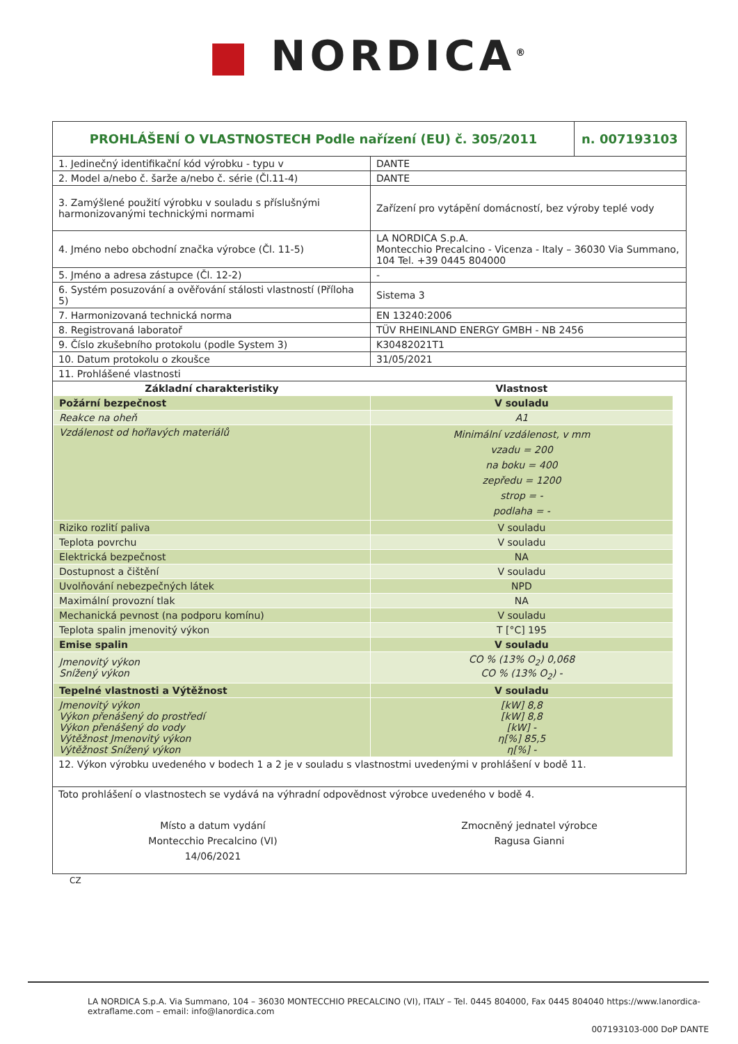■ NORDICA<sup>®</sup>
| PROHLÁŠENÍ O VLASTNOSTECH Podle nařízení (EU) č. 305/2011 | n. 007193103 |
| 1. Jedinečný identifikační kód výrobku - typu v | DANTE |
| 2. Model a/nebo č. šarže a/nebo č. série (Čl.11-4) | DANTE |
| 3. Zamýšlené použití výrobku v souladu s příslušnými harmonizovanými technickými normami | Zařízení pro vytápění domácností, bez výroby teplé vody |
| 4. Jméno nebo obchodní značka výrobce (Čl. 11-5) | LA NORDICA S.p.A. Montecchio Precalcino - Vicenza - Italy – 36030 Via Summano, 104 Tel. +39 0445 804000 |
| 5. Jméno a adresa zástupce (Čl. 12-2) | - |
| 6. Systém posuzování a ověřování stálosti vlastností (Příloha 5) | Sistema 3 |
| 7. Harmonizovaná technická norma | EN 13240:2006 |
| 8. Registrovaná laboratoř | TÜV RHEINLAND ENERGY GMBH - NB 2456 |
| 9. Číslo zkušebního protokolu (podle System 3) | K30482021T1 |
| 10. Datum protokolu o zkoušce | 31/05/2021 |
| 11. Prohlášené vlastnosti | |
| Základní charakteristiky | Vlastnost |
| --- | --- |
| Požární bezpečnost | V souladu |
| Reakce na oheň | A1 |
| Vzdálenost od hořlavých materiálů | Minimální vzdálenost, v mm vzadu = 200 na boku = 400 zepředu = 1200 strop = - podlaha = - |
| Riziko rozlití paliva | V souladu |
| Teplota povrchu | V souladu |
| Elektrická bezpečnost | NA |
| Dostupnost a čištění | V souladu |
| Uvolňování nebezpečných látek | NPD |
| Maximální provozní tlak | NA |
| Mechanická pevnost (na podporu komínu) | V souladu |
| Teplota spalin jmenovitý výkon | T [°C] 195 |
| Emise spalin | V souladu |
| Jmenovitý výkon Snížený výkon | CO % (13% O<sub>2</sub>) 0,068 CO % (13% O<sub>2</sub>) - |
| Tepelné vlastnosti a Výtěžnost | V souladu |
| Jmenovitý výkon Výkon přenášený do prostředí Výkon přenášený do vody Výtěžnost Jmenovitý výkon Výtěžnost Snížený výkon | [kW] 8,8 [kW] 8,8 [kW] - η[%] 85,5 η[%] - |
12. Výkon výrobku uvedeného v bodech 1 a 2 je v souladu s vlastnostmi uvedenými v prohlášení v bodě 11.
Toto prohlášení o vlastnostech se vydává na výhradní odpovědnost výrobce uvedeného v bodě 4.
Místo a datum vydání
Montecchio Precalcino (VI)
14/06/2021
Zmocněný jednatel výrobce
Ragusa Gianni
CZ
LA NORDICA S.p.A. Via Summano, 104 – 36030 MONTECCHIO PRECALCINO (VI), ITALY – Tel. 0445 804000, Fax 0445 804040 https://www.lanordica-extraflame.com – email: info@lanordica.com
007193103-000 DoP DANTE